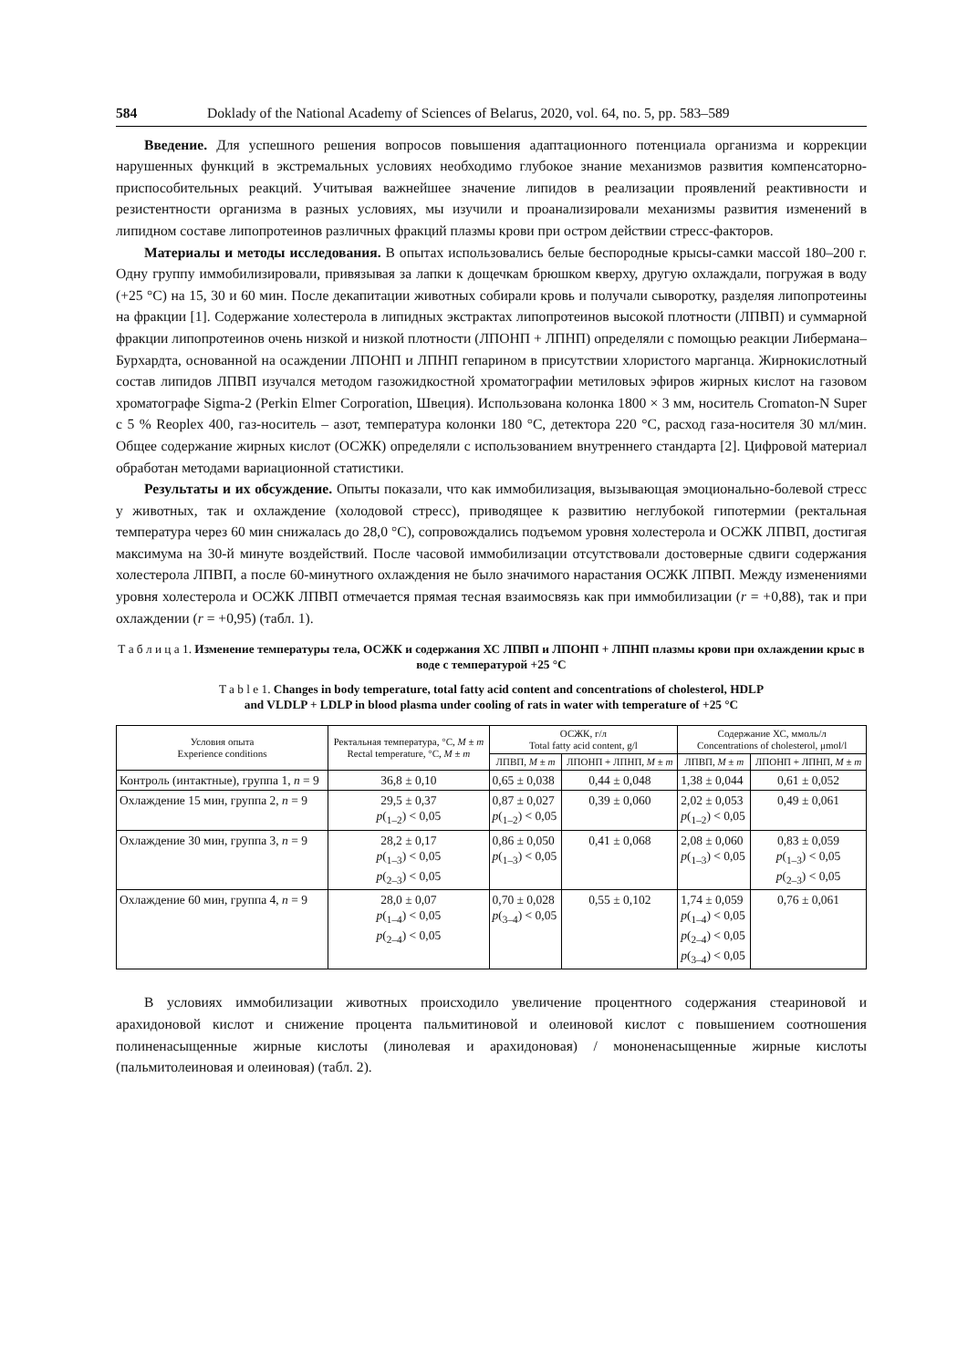584 Doklady of the National Academy of Sciences of Belarus, 2020, vol. 64, no. 5, pp. 583–589
Введение. Для успешного решения вопросов повышения адаптационного потенциала организма и коррекции нарушенных функций в экстремальных условиях необходимо глубокое знание механизмов развития компенсаторно-приспособительных реакций. Учитывая важнейшее значение липидов в реализации проявлений реактивности и резистентности организма в разных условиях, мы изучили и проанализировали механизмы развития изменений в липидном составе липопротеинов различных фракций плазмы крови при остром действии стресс-факторов.
Материалы и методы исследования. В опытах использовались белые беспородные крысы-самки массой 180–200 г. Одну группу иммобилизировали, привязывая за лапки к дощечкам брюшком кверху, другую охлаждали, погружая в воду (+25 °C) на 15, 30 и 60 мин. После декапитации животных собирали кровь и получали сыворотку, разделяя липопротеины на фракции [1]. Содержание холестерола в липидных экстрактах липопротеинов высокой плотности (ЛПВП) и суммарной фракции липопротеинов очень низкой и низкой плотности (ЛПОНП + ЛПНП) определяли с помощью реакции Либермана–Бурхардта, основанной на осаждении ЛПОНП и ЛПНП гепарином в присутствии хлористого марганца. Жирнокислотный состав липидов ЛПВП изучался методом газожидкостной хроматографии метиловых эфиров жирных кислот на газовом хроматографе Sigma-2 (Perkin Elmer Corporation, Швеция). Использована колонка 1800 × 3 мм, носитель Cromaton-N Super с 5 % Reoplex 400, газ-носитель – азот, температура колонки 180 °C, детектора 220 °C, расход газа-носителя 30 мл/мин. Общее содержание жирных кислот (ОСЖК) определяли с использованием внутреннего стандарта [2]. Цифровой материал обработан методами вариационной статистики.
Результаты и их обсуждение. Опыты показали, что как иммобилизация, вызывающая эмоционально-болевой стресс у животных, так и охлаждение (холодовой стресс), приводящее к развитию неглубокой гипотермии (ректальная температура через 60 мин снижалась до 28,0 °C), сопровождались подъемом уровня холестерола и ОСЖК ЛПВП, достигая максимума на 30-й минуте воздействий. После часовой иммобилизации отсутствовали достоверные сдвиги содержания холестерола ЛПВП, а после 60-минутного охлаждения не было значимого нарастания ОСЖК ЛПВП. Между изменениями уровня холестерола и ОСЖК ЛПВП отмечается прямая тесная взаимосвязь как при иммобилизации (r = +0,88), так и при охлаждении (r = +0,95) (табл. 1).
Т а б л и ц а 1. Изменение температуры тела, ОСЖК и содержания ХС ЛПВП и ЛПОНП + ЛПНП плазмы крови при охлаждении крыс в воде с температурой +25 °C
T a b l e 1. Changes in body temperature, total fatty acid content and concentrations of cholesterol, HDLP
and VLDLP + LDLP in blood plasma under cooling of rats in water with temperature of +25 °C
| Условия опыта Experience conditions | Ректальная температура, °C, M ± m Rectal temperature, °C, M ± m | ОСЖК, г/л Total fatty acid content, g/l | | Содержание ХС, ммоль/л Concentrations of cholesterol, μmol/l | |
| --- | --- | --- | --- | --- | --- |
| | | ЛПВП, M ± m | ЛПОНП + ЛПНП, M ± m | ЛПВП, M ± m | ЛПОНП + ЛПНП, M ± m |
| Контроль (интактные), группа 1, n = 9 | 36,8 ± 0,10 | 0,65 ± 0,038 | 0,44 ± 0,048 | 1,38 ± 0,044 | 0,61 ± 0,052 |
| Охлаждение 15 мин, группа 2, n = 9 | 29,5 ± 0,37 p (<sub>1–2</sub>) < 0,05 | 0,87 ± 0,027 p (<sub>1–2</sub>) < 0,05 | 0,39 ± 0,060 | 2,02 ± 0,053 p (<sub>1–2</sub>) < 0,05 | 0,49 ± 0,061 |
| Охлаждение 30 мин, группа 3, n = 9 | 28,2 ± 0,17 p (<sub>1–3</sub>) < 0,05 p (<sub>2–3</sub>) < 0,05 | 0,86 ± 0,050 p (<sub>1–3</sub>) < 0,05 | 0,41 ± 0,068 | 2,08 ± 0,060 p (<sub>1–3</sub>) < 0,05 | 0,83 ± 0,059 p (<sub>1–3</sub>) < 0,05 p (<sub>2–3</sub>) < 0,05 |
| Охлаждение 60 мин, группа 4, n = 9 | 28,0 ± 0,07 p (<sub>1–4</sub>) < 0,05 p (<sub>2–4</sub>) < 0,05 | 0,70 ± 0,028 p (<sub>3–4</sub>) < 0,05 | 0,55 ± 0,102 | 1,74 ± 0,059 p (<sub>1–4</sub>) < 0,05 p (<sub>2–4</sub>) < 0,05 p (<sub>3–4</sub>) < 0,05 | 0,76 ± 0,061 |
В условиях иммобилизации животных происходило увеличение процентного содержания стеариновой и арахидоновой кислот и снижение процента пальмитиновой и олеиновой кислот с повышением соотношения полиненасыщенные жирные кислоты (линолевая и арахидоновая) / мононенасыщенные жирные кислоты (пальмитолеиновая и олеиновая) (табл. 2).